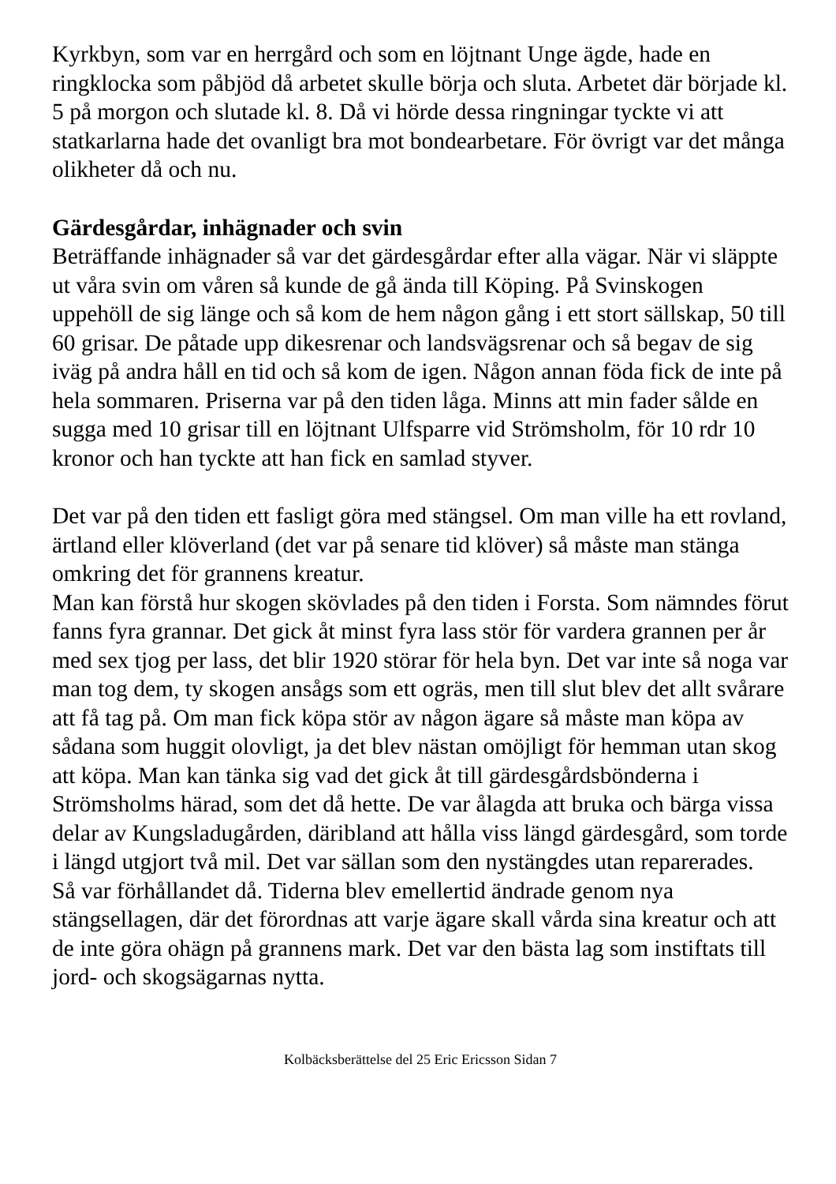Kyrkbyn, som var en herrgård och som en löjtnant Unge ägde, hade en ringklocka som påbjöd då arbetet skulle börja och sluta. Arbetet där började kl. 5 på morgon och slutade kl. 8. Då vi hörde dessa ringningar tyckte vi att statkarlarna hade det ovanligt bra mot bondearbetare. För övrigt var det många olikheter då och nu.
Gärdesgårdar, inhägnader och svin
Beträffande inhägnader så var det gärdesgårdar efter alla vägar. När vi släppte ut våra svin om våren så kunde de gå ända till Köping. På Svinskogen uppehöll de sig länge och så kom de hem någon gång i ett stort sällskap, 50 till 60 grisar. De påtade upp dikesrenar och landsvägsrenar och så begav de sig iväg på andra håll en tid och så kom de igen. Någon annan föda fick de inte på hela sommaren. Priserna var på den tiden låga. Minns att min fader sålde en sugga med 10 grisar till en löjtnant Ulfsparre vid Strömsholm, för 10 rdr 10 kronor och han tyckte att han fick en samlad styver.
Det var på den tiden ett fasligt göra med stängsel. Om man ville ha ett rovland, ärtland eller klöverland (det var på senare tid klöver) så måste man stänga omkring det för grannens kreatur.
Man kan förstå hur skogen skövlades på den tiden i Forsta. Som nämndes förut fanns fyra grannar. Det gick åt minst fyra lass stör för vardera grannen per år med sex tjog per lass, det blir 1920 störar för hela byn. Det var inte så noga var man tog dem, ty skogen ansågs som ett ogräs, men till slut blev det allt svårare att få tag på. Om man fick köpa stör av någon ägare så måste man köpa av sådana som huggit olovligt, ja det blev nästan omöjligt för hemman utan skog att köpa. Man kan tänka sig vad det gick åt till gärdesgårdsbönderna i Strömsholms härad, som det då hette. De var ålagda att bruka och bärga vissa delar av Kungsladugården, däribland att hålla viss längd gärdesgård, som torde i längd utgjort två mil. Det var sällan som den nystängdes utan reparerades.
Så var förhållandet då. Tiderna blev emellertid ändrade genom nya stängsellagen, där det förordnas att varje ägare skall vårda sina kreatur och att de inte göra ohägn på grannens mark. Det var den bästa lag som instiftats till jord- och skogsägarnas nytta.
Kolbäcksberättelse del 25 Eric Ericsson Sidan 7